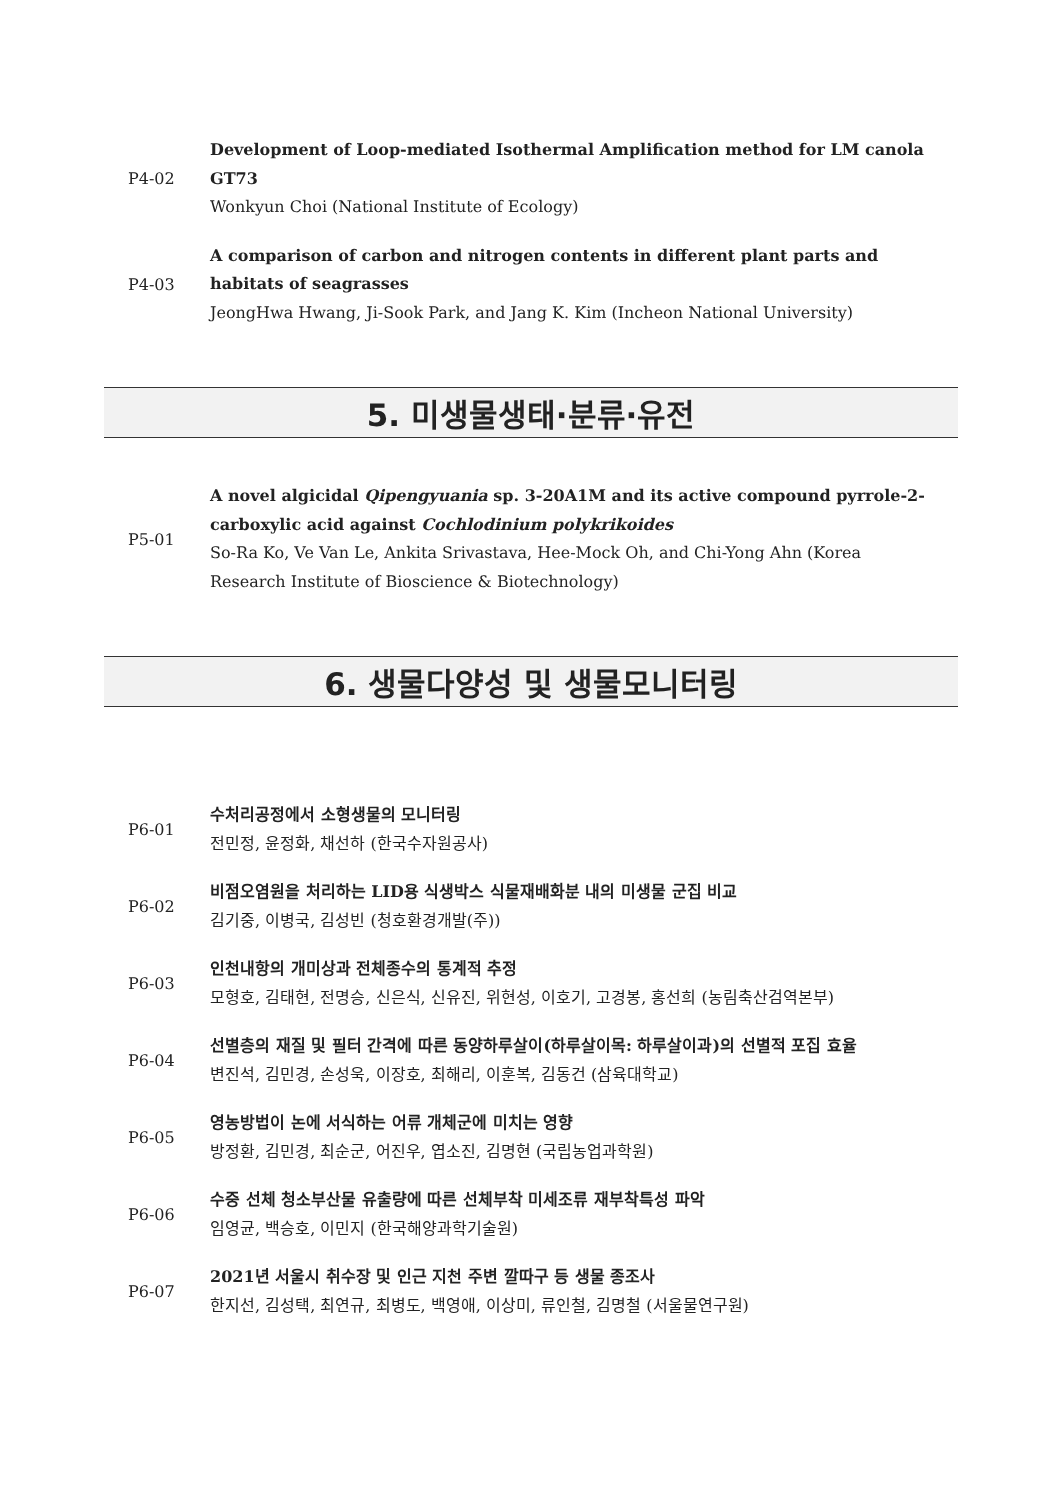P4-02
Development of Loop-mediated Isothermal Amplification method for LM canola GT73
Wonkyun Choi (National Institute of Ecology)
P4-03
A comparison of carbon and nitrogen contents in different plant parts and habitats of seagrasses
JeongHwa Hwang, Ji-Sook Park, and Jang K. Kim (Incheon National University)
5. 미생물생태·분류·유전
P5-01
A novel algicidal Qipengyuania sp. 3-20A1M and its active compound pyrrole-2-carboxylic acid against Cochlodinium polykrikoides
So-Ra Ko, Ve Van Le, Ankita Srivastava, Hee-Mock Oh, and Chi-Yong Ahn (Korea Research Institute of Bioscience & Biotechnology)
6. 생물다양성 및 생물모니터링
P6-01
수처리공정에서 소형생물의 모니터링
전민정, 윤정화, 채선하 (한국수자원공사)
P6-02
비점오염원을 처리하는 LID용 식생박스 식물재배화분 내의 미생물 군집 비교
김기중, 이병국, 김성빈 (청호환경개발(주))
P6-03
인천내항의 개미상과 전체종수의 통계적 추정
모형호, 김태현, 전명승, 신은식, 신유진, 위현성, 이호기, 고경봉, 홍선희 (농림축산검역본부)
P6-04
선별층의 재질 및 필터 간격에 따른 동양하루살이(하루살이목: 하루살이과)의 선별적 포집 효율
변진석, 김민경, 손성욱, 이장호, 최해리, 이훈복, 김동건 (삼육대학교)
P6-05
영농방법이 논에 서식하는 어류 개체군에 미치는 영향
방정환, 김민경, 최순군, 어진우, 엽소진, 김명현 (국립농업과학원)
P6-06
수중 선체 청소부산물 유출량에 따른 선체부착 미세조류 재부착특성 파악
임영균, 백승호, 이민지 (한국해양과학기술원)
P6-07
2021년 서울시 취수장 및 인근 지천 주변 깔따구 등 생물 종조사
한지선, 김성택, 최연규, 최병도, 백영애, 이상미, 류인철, 김명철 (서울물연구원)